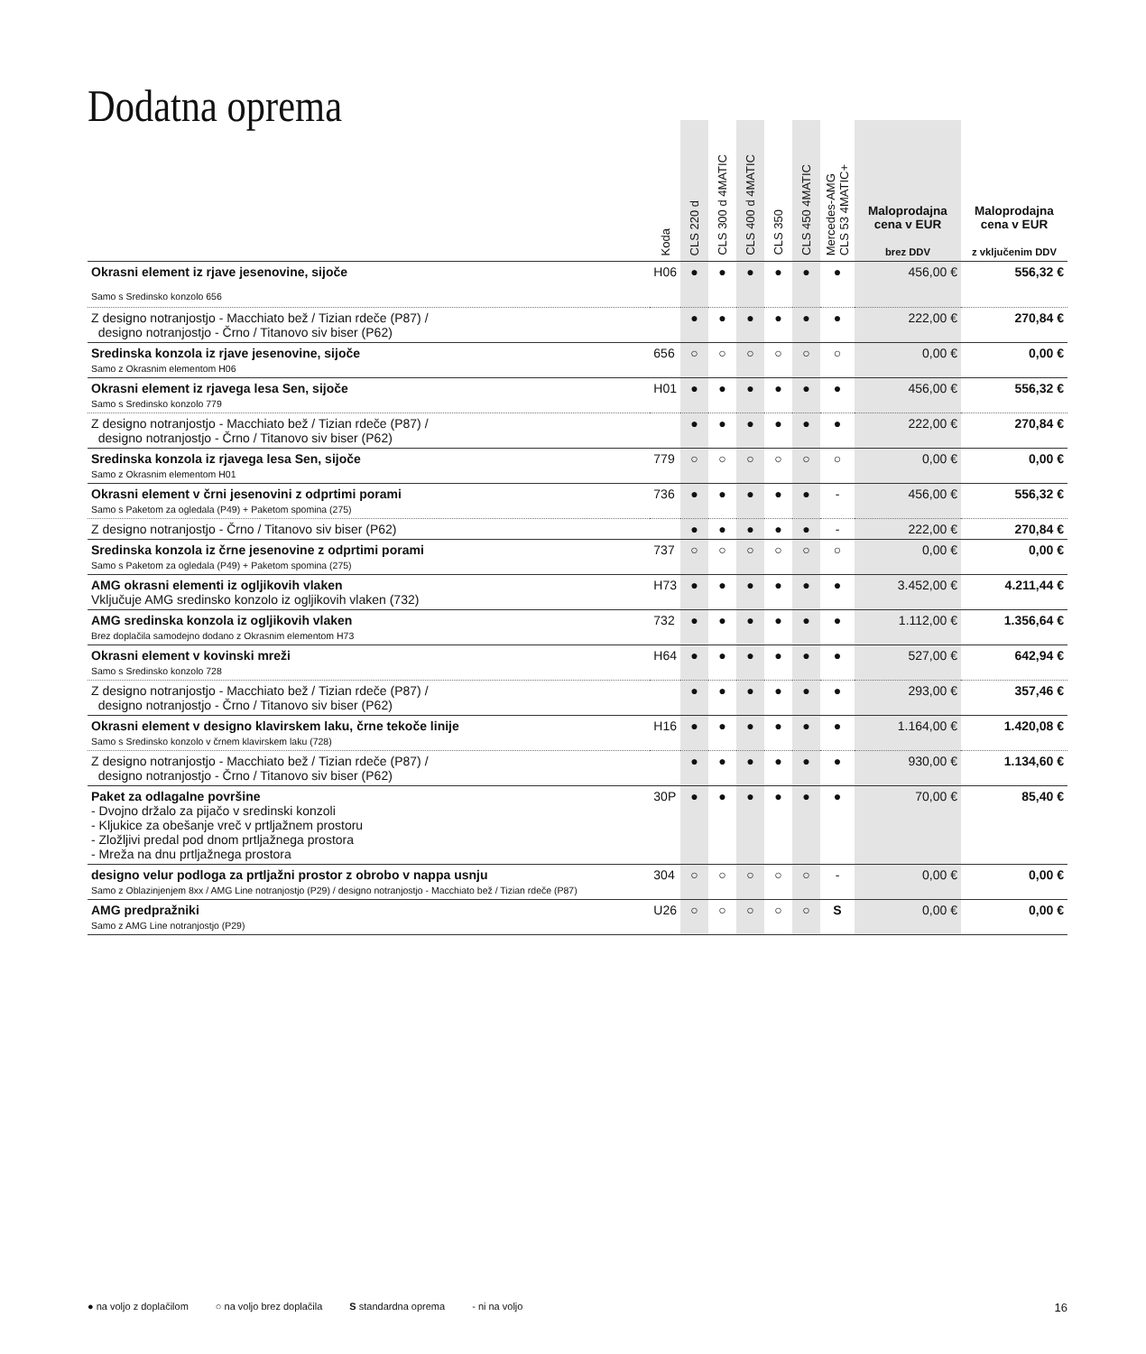Dodatna oprema
| | Koda | CLS 220 d | CLS 300 d 4MATIC | CLS 400 d 4MATIC | CLS 350 | CLS 450 4MATIC | Mercedes-AMG CLS 53 4MATIC+ | Maloprodajna cena v EUR brez DDV | Maloprodajna cena v EUR z vključenim DDV |
| --- | --- | --- | --- | --- | --- | --- | --- | --- | --- |
| Okrasni element iz rjave jesenovine, sijoče | H06 | ● | ● | ● | ● | ● | ● | 456,00 € | 556,32 € |
| Samo s Sredinsko konzolo 656 | | | | | | | | | |
| Z designo notranjostjo - Macchiato bež / Tizian rdeče (P87) / designo notranjostjo - Črno / Titanovo siv biser (P62) | | ● | ● | ● | ● | ● | ● | 222,00 € | 270,84 € |
| Sredinska konzola iz rjave jesenovine, sijoče Samo z Okrasnim elementom H06 | 656 | ○ | ○ | ○ | ○ | ○ | ○ | 0,00 € | 0,00 € |
| Okrasni element iz rjavega lesa Sen, sijoče Samo s Sredinsko konzolo 779 | H01 | ● | ● | ● | ● | ● | ● | 456,00 € | 556,32 € |
| Z designo notranjostjo - Macchiato bež / Tizian rdeče (P87) / designo notranjostjo - Črno / Titanovo siv biser (P62) | | ● | ● | ● | ● | ● | ● | 222,00 € | 270,84 € |
| Sredinska konzola iz rjavega lesa Sen, sijoče Samo z Okrasnim elementom H01 | 779 | ○ | ○ | ○ | ○ | ○ | ○ | 0,00 € | 0,00 € |
| Okrasni element v črni jesenovini z odprtimi porami Samo s Paketom za ogledala (P49) + Paketom spomina (275) | 736 | ● | ● | ● | ● | ● | - | 456,00 € | 556,32 € |
| Z designo notranjostjo - Črno / Titanovo siv biser (P62) | | ● | ● | ● | ● | ● | - | 222,00 € | 270,84 € |
| Sredinska konzola iz črne jesenovine z odprtimi porami Samo s Paketom za ogledala (P49) + Paketom spomina (275) | 737 | ○ | ○ | ○ | ○ | ○ | ○ | 0,00 € | 0,00 € |
| AMG okrasni elementi iz ogljikovih vlaken Vključuje AMG sredinsko konzolo iz ogljikovih vlaken (732) | H73 | ● | ● | ● | ● | ● | ● | 3.452,00 € | 4.211,44 € |
| AMG sredinska konzola iz ogljikovih vlaken Brez doplačila samodejno dodano z Okrasnim elementom H73 | 732 | ● | ● | ● | ● | ● | ● | 1.112,00 € | 1.356,64 € |
| Okrasni element v kovinski mreži Samo s Sredinsko konzolo 728 | H64 | ● | ● | ● | ● | ● | ● | 527,00 € | 642,94 € |
| Z designo notranjostjo - Macchiato bež / Tizian rdeče (P87) / designo notranjostjo - Črno / Titanovo siv biser (P62) | | ● | ● | ● | ● | ● | ● | 293,00 € | 357,46 € |
| Okrasni element v designo klavirskem laku, črne tekoče linije Samo s Sredinsko konzolo v črnem klavirskem laku (728) | H16 | ● | ● | ● | ● | ● | ● | 1.164,00 € | 1.420,08 € |
| Z designo notranjostjo - Macchiato bež / Tizian rdeče (P87) / designo notranjostjo - Črno / Titanovo siv biser (P62) | | ● | ● | ● | ● | ● | ● | 930,00 € | 1.134,60 € |
| Paket za odlagalne površine - Dvojno držalo za pijačo v sredinski konzoli - Kljukice za obešanje vreč v prtljažnem prostoru - Zložljivi predal pod dnom prtljažnega prostora - Mreža na dnu prtljažnega prostora | 30P | ● | ● | ● | ● | ● | ● | 70,00 € | 85,40 € |
| designo velur podloga za prtljažni prostor z obrobo v nappa usnju Samo z Oblazinjenjem 8xx / AMG Line notranjostjo (P29) / designo notranjostjo - Macchiato bež / Tizian rdeče (P87) | 304 | ○ | ○ | ○ | ○ | ○ | - | 0,00 € | 0,00 € |
| AMG predpražniki Samo z AMG Line notranjostjo (P29) | U26 | ○ | ○ | ○ | ○ | ○ | S | 0,00 € | 0,00 € |
● na voljo z doplačilom ○ na voljo brez doplačila S standardna oprema - ni na voljo 16